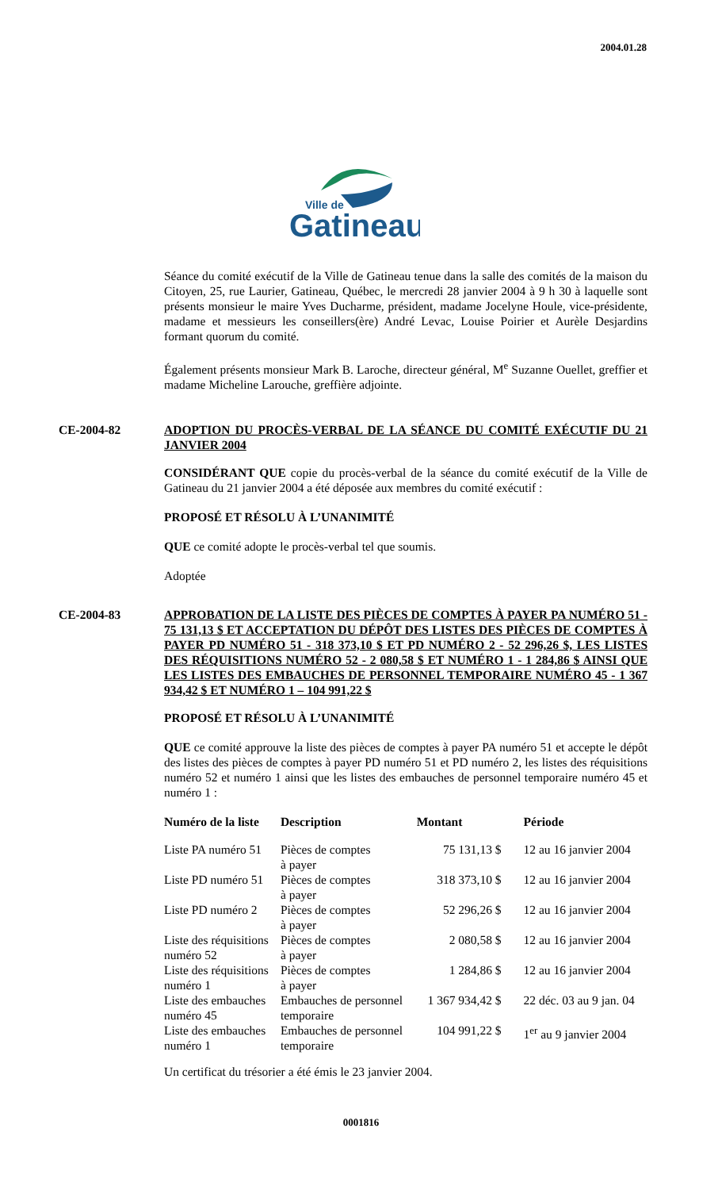2004.01.28
Ville de
Gatineau
Séance du comité exécutif de la Ville de Gatineau tenue dans la salle des comités de la maison du Citoyen, 25, rue Laurier, Gatineau, Québec, le mercredi 28 janvier 2004 à 9 h 30 à laquelle sont présents monsieur le maire Yves Ducharme, président, madame Jocelyne Houle, vice-présidente, madame et messieurs les conseillers(ère) André Levac, Louise Poirier et Aurèle Desjardins formant quorum du comité.
Également présents monsieur Mark B. Laroche, directeur général, M<sup>e</sup> Suzanne Ouellet, greffier et madame Micheline Larouche, greffière adjointe.
CE-2004-82
ADOPTION DU PROCÈS-VERBAL DE LA SÉANCE DU COMITÉ EXÉCUTIF DU 21 JANVIER 2004
CONSIDÉRANT QUE copie du procès-verbal de la séance du comité exécutif de la Ville de Gatineau du 21 janvier 2004 a été déposée aux membres du comité exécutif :
PROPOSÉ ET RÉSOLU À L’UNANIMITÉ
QUE ce comité adopte le procès-verbal tel que soumis.
Adoptée
CE-2004-83
APPROBATION DE LA LISTE DES PIÈCES DE COMPTES À PAYER PA NUMÉRO 51 - 75 131,13 $ ET ACCEPTATION DU DÉPÔT DES LISTES DES PIÈCES DE COMPTES À PAYER PD NUMÉRO 51 - 318 373,10 $ ET PD NUMÉRO 2 - 52 296,26 $, LES LISTES DES RÉQUISITIONS NUMÉRO 52 - 2 080,58 $ ET NUMÉRO 1 - 1 284,86 $ AINSI QUE LES LISTES DES EMBAUCHES DE PERSONNEL TEMPORAIRE NUMÉRO 45 - 1 367 934,42 $ ET NUMÉRO 1 – 104 991,22 $
PROPOSÉ ET RÉSOLU À L’UNANIMITÉ
QUE ce comité approuve la liste des pièces de comptes à payer PA numéro 51 et accepte le dépôt des listes des pièces de comptes à payer PD numéro 51 et PD numéro 2, les listes des réquisitions numéro 52 et numéro 1 ainsi que les listes des embauches de personnel temporaire numéro 45 et numéro 1 :
| Numéro de la liste | Description | Montant | Période |
| --- | --- | --- | --- |
| Liste PA numéro 51 | Pièces de comptes à payer | 75 131,13 $ | 12 au 16 janvier 2004 |
| Liste PD numéro 51 | Pièces de comptes à payer | 318 373,10 $ | 12 au 16 janvier 2004 |
| Liste PD numéro 2 | Pièces de comptes à payer | 52 296,26 $ | 12 au 16 janvier 2004 |
| Liste des réquisitions numéro 52 | Pièces de comptes à payer | 2 080,58 $ | 12 au 16 janvier 2004 |
| Liste des réquisitions numéro 1 | Pièces de comptes à payer | 1 284,86 $ | 12 au 16 janvier 2004 |
| Liste des embauches numéro 45 | Embauches de personnel temporaire | 1 367 934,42 $ | 22 déc. 03 au 9 jan. 04 |
| Liste des embauches numéro 1 | Embauches de personnel temporaire | 104 991,22 $ | 1<sup>er</sup> au 9 janvier 2004 |
Un certificat du trésorier a été émis le 23 janvier 2004.
0001816